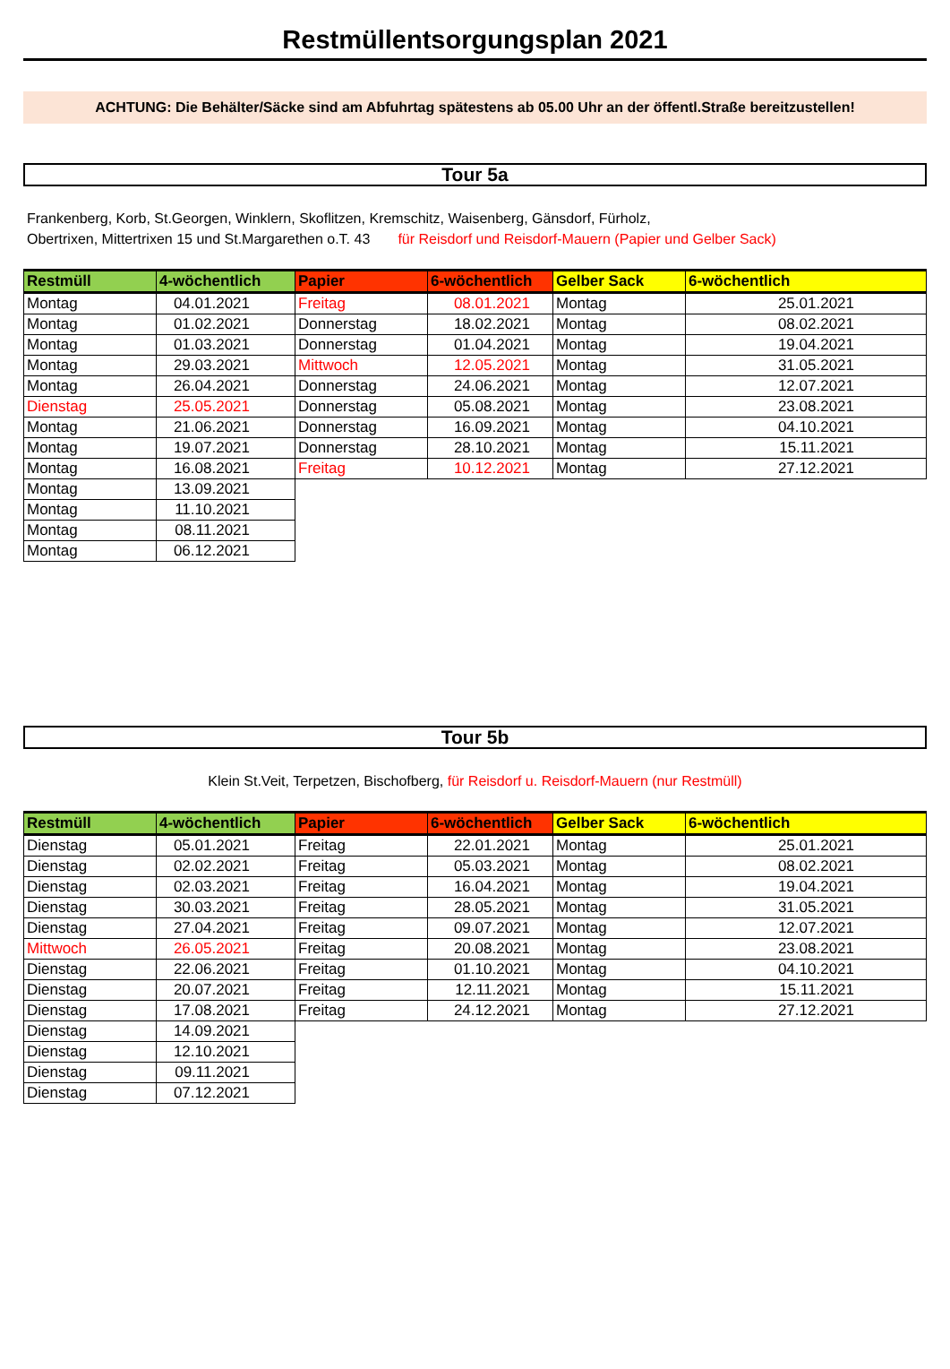Restmüllentsorgungsplan 2021
ACHTUNG: Die Behälter/Säcke sind am Abfuhrtag spätestens ab 05.00 Uhr an der öffentl.Straße bereitzustellen!
Tour 5a
Frankenberg, Korb, St.Georgen, Winklern, Skoflitzen, Kremschitz, Waisenberg, Gänsdorf, Fürholz,
Obertrixen, Mittertrixen 15 und St.Margarethen o.T. 43 für Reisdorf und Reisdorf-Mauern (Papier und Gelber Sack)
| Restmüll | 4-wöchentlich | Papier | 6-wöchentlich | Gelber Sack | 6-wöchentlich |
| --- | --- | --- | --- | --- | --- |
| Montag | 04.01.2021 | Freitag | 08.01.2021 | Montag | 25.01.2021 |
| Montag | 01.02.2021 | Donnerstag | 18.02.2021 | Montag | 08.02.2021 |
| Montag | 01.03.2021 | Donnerstag | 01.04.2021 | Montag | 19.04.2021 |
| Montag | 29.03.2021 | Mittwoch | 12.05.2021 | Montag | 31.05.2021 |
| Montag | 26.04.2021 | Donnerstag | 24.06.2021 | Montag | 12.07.2021 |
| Dienstag | 25.05.2021 | Donnerstag | 05.08.2021 | Montag | 23.08.2021 |
| Montag | 21.06.2021 | Donnerstag | 16.09.2021 | Montag | 04.10.2021 |
| Montag | 19.07.2021 | Donnerstag | 28.10.2021 | Montag | 15.11.2021 |
| Montag | 16.08.2021 | Freitag | 10.12.2021 | Montag | 27.12.2021 |
| Montag | 13.09.2021 | | | | |
| Montag | 11.10.2021 | | | | |
| Montag | 08.11.2021 | | | | |
| Montag | 06.12.2021 | | | | |
Tour 5b
Klein St.Veit, Terpetzen, Bischofberg, für Reisdorf u. Reisdorf-Mauern (nur Restmüll)
| Restmüll | 4-wöchentlich | Papier | 6-wöchentlich | Gelber Sack | 6-wöchentlich |
| --- | --- | --- | --- | --- | --- |
| Dienstag | 05.01.2021 | Freitag | 22.01.2021 | Montag | 25.01.2021 |
| Dienstag | 02.02.2021 | Freitag | 05.03.2021 | Montag | 08.02.2021 |
| Dienstag | 02.03.2021 | Freitag | 16.04.2021 | Montag | 19.04.2021 |
| Dienstag | 30.03.2021 | Freitag | 28.05.2021 | Montag | 31.05.2021 |
| Dienstag | 27.04.2021 | Freitag | 09.07.2021 | Montag | 12.07.2021 |
| Mittwoch | 26.05.2021 | Freitag | 20.08.2021 | Montag | 23.08.2021 |
| Dienstag | 22.06.2021 | Freitag | 01.10.2021 | Montag | 04.10.2021 |
| Dienstag | 20.07.2021 | Freitag | 12.11.2021 | Montag | 15.11.2021 |
| Dienstag | 17.08.2021 | Freitag | 24.12.2021 | Montag | 27.12.2021 |
| Dienstag | 14.09.2021 | | | | |
| Dienstag | 12.10.2021 | | | | |
| Dienstag | 09.11.2021 | | | | |
| Dienstag | 07.12.2021 | | | | |